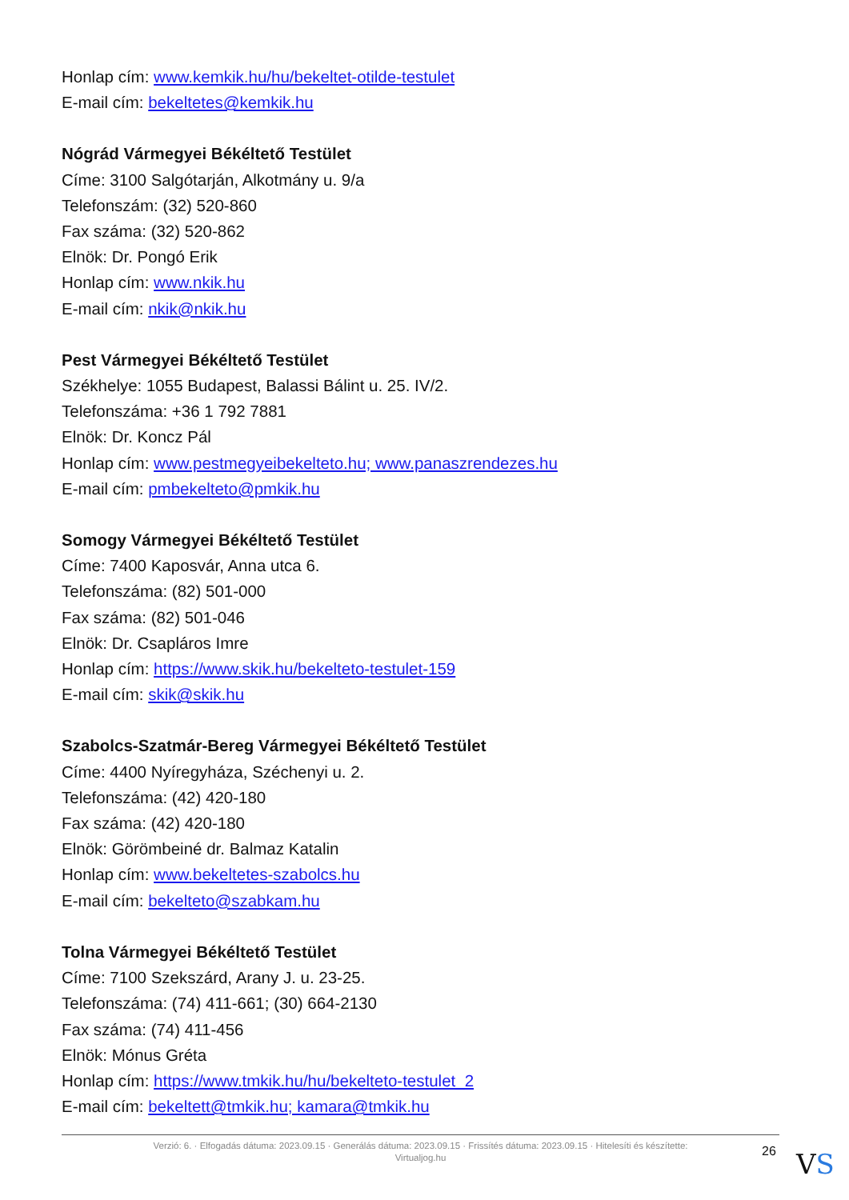Honlap cím: www.kemkik.hu/hu/bekeltet-otilde-testulet
E-mail cím: bekeltetes@kemkik.hu
Nógrád Vármegyei Békéltető Testület
Címe: 3100 Salgótarján, Alkotmány u. 9/a
Telefonszám: (32) 520-860
Fax száma: (32) 520-862
Elnök: Dr. Pongó Erik
Honlap cím: www.nkik.hu
E-mail cím: nkik@nkik.hu
Pest Vármegyei Békéltető Testület
Székhelye: 1055 Budapest, Balassi Bálint u. 25. IV/2.
Telefonszáma: +36 1 792 7881
Elnök: Dr. Koncz Pál
Honlap cím: www.pestmegyeibekelteto.hu; www.panaszrendezes.hu
E-mail cím: pmbekelteto@pmkik.hu
Somogy Vármegyei Békéltető Testület
Címe: 7400 Kaposvár, Anna utca 6.
Telefonszáma: (82) 501-000
Fax száma: (82) 501-046
Elnök: Dr. Csapláros Imre
Honlap cím: https://www.skik.hu/bekelteto-testulet-159
E-mail cím: skik@skik.hu
Szabolcs-Szatmár-Bereg Vármegyei Békéltető Testület
Címe: 4400 Nyíregyháza, Széchenyi u. 2.
Telefonszáma: (42) 420-180
Fax száma: (42) 420-180
Elnök: Görömbeiné dr. Balmaz Katalin
Honlap cím: www.bekeltetes-szabolcs.hu
E-mail cím: bekelteto@szabkam.hu
Tolna Vármegyei Békéltető Testület
Címe: 7100 Szekszárd, Arany J. u. 23-25.
Telefonszáma: (74) 411-661; (30) 664-2130
Fax száma: (74) 411-456
Elnök: Mónus Gréta
Honlap cím: https://www.tmkik.hu/hu/bekelteto-testulet_2
E-mail cím: bekeltett@tmkik.hu; kamara@tmkik.hu
Verzió: 6. · Elfogadás dátuma: 2023.09.15 · Generálás dátuma: 2023.09.15 · Frissítés dátuma: 2023.09.15 · Hitelesíti és készítette:
Virtualjog.hu
26 VS